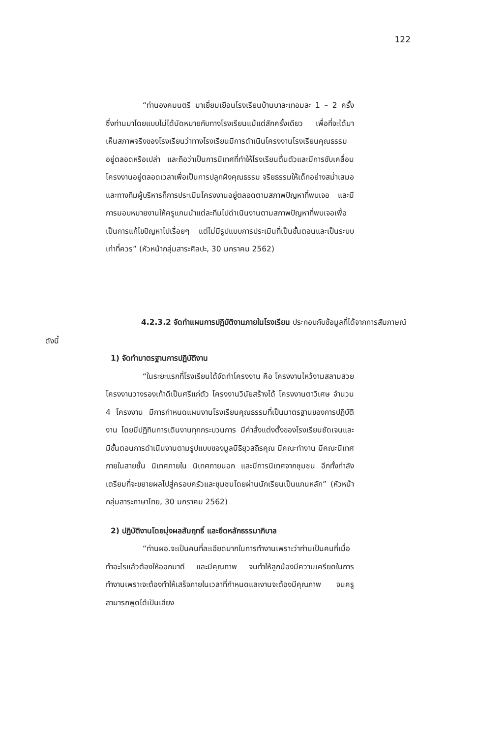122
“ท่านองคมนตรี มาเยี่ยมเยือนโรงเรียนบ้านบาละเทอมละ 1 – 2 ครั้ง ซึ่งท่านมาโดยแบบไม่ได้นัดหมายกับทางโรงเรียนแม้แต่สักครั้งเดียว เพื่อที่จะได้มาเห็นสภาพจริงของโรงเรียนว่าทางโรงเรียนมีการดำเนินโครงงานโรงเรียนคุณธรรมอยู่ตลอดหรือเปล่า และถือว่าเป็นการนิเทศที่ทำให้โรงเรียนตื่นตัวและมีการขับเคลื่อนโครงงานอยู่ตลอดเวลาเพื่อเป็นการปลูกฝังคุณธรรม จริยธรรมให้เด็กอย่างสม่ำเสมอ และทางทีมผู้บริหารก็การประเมินโครงงานอยู่ตลอดตามสภาพปัญหาที่พบเจอ และมีการมอบหมายงานให้ครูแกนนำแต่ละทีมไปดำเนินงานตามสภาพปัญหาที่พบเจอเพื่อเป็นการแก้ไขปัญหาไปเรื่อยๆ แต่ไม่มีรูปแบบการประเมินที่เป็นขั้นตอนและเป็นระบบเท่าที่ควร” (หัวหน้ากลุ่มสาระศิลปะ, 30 มกราคม 2562)
4.2.3.2 จัดทำแผนการปฏิบัติงานภายในโรงเรียน ประกอบกับข้อมูลที่ได้จากการสัมภาษณ์ดังนี้
1) จัดทำมาตรฐานการปฏิบัติงาน
“ในระยะแรกที่โรงเรียนได้จัดทำโครงงาน คือ โครงงานไหว้งามสลามสวย โครงงานวางรองเท้าดีเป็นศรีแก่ตัว โครงงานวินัยสร้างได้ โครงงานตาวิเศษ จำนวน 4 โครงงาน มีการกำหนดแผนงานโรงเรียนคุณธรรมที่เป็นมาตรฐานของการปฏิบัติงาน โดยมีปฏิทินการเดินงานทุกกระบวนการ มีคำสั่งแต่งตั้งของโรงเรียนชัดเจนและมีขั้นตอนการดำเนินงานตามรูปแบบของมูลนิธิยุวสถิรคุณ มีคณะทำงาน มีคณะนิเทศภายในสายชั้น นิเทศภายใน นิเทศภายนอก และมีการนิเทศจากชุมชน อีกทั้งกำลังเตรียมที่จะขยายผลไปสู่ครอบครัวและชุมชนโดยผ่านนักเรียนเป็นแกนหลัก” (หัวหน้ากลุ่มสาระภาษาไทย, 30 มกราคม 2562)
2) ปฏิบัติงานโดยมุ่งผลสัมฤทธิ์ และยึดหลักธรรมาภิบาล
“ท่านผอ.จะเป็นคนที่ละเอียดมากในการทำงานเพราะว่าท่านเป็นคนที่เมื่อทำอะไรแล้วต้องให้ออกมาดี และมีคุณภาพ จนทำให้ลูกน้องมีความเครียดในการทำงานเพราะจะต้องทำให้เสร็จภายในเวลาที่กำหนดและงานจะต้องมีคุณภาพ จนครูสามารถพูดได้เป็นเสียง